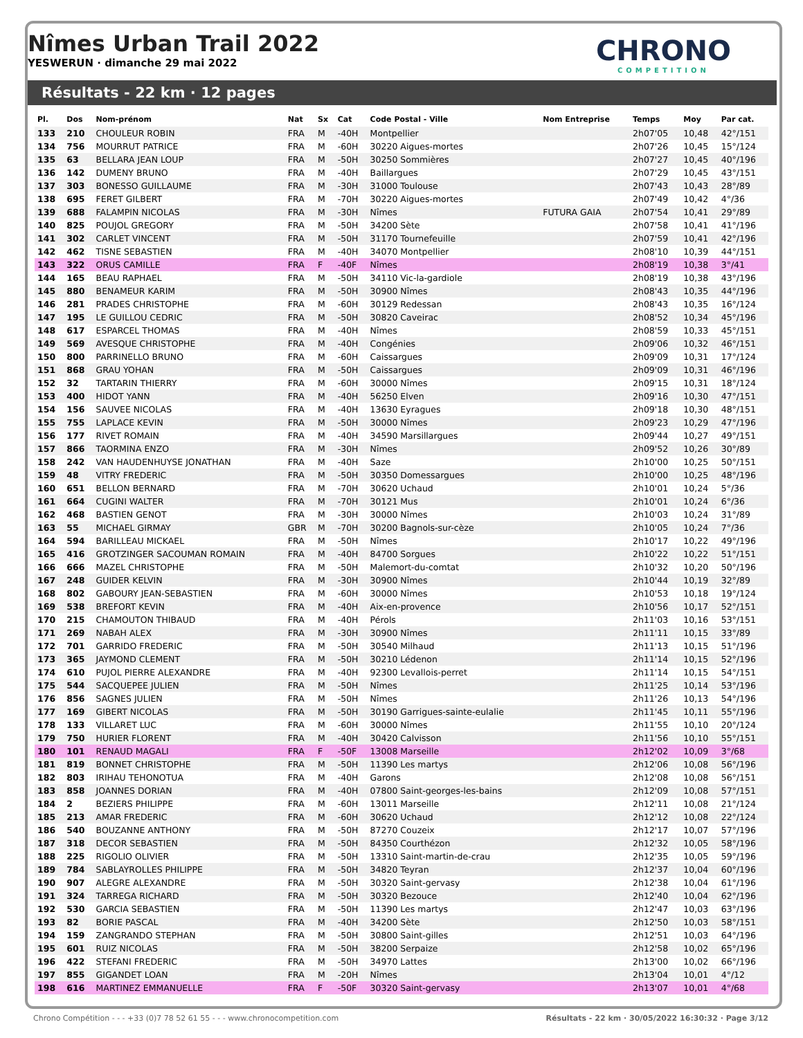Nîmes Urban Trail 2022
YESWERUN · dimanche 29 mai 2022
CHRONO
COMPETITION
Résultats - 22 km · 12 pages
| Pl. | Dos | Nom-prénom | Nat | Sx | Cat | Code Postal - Ville | Nom Entreprise | Temps | Moy | Par cat. |
| --- | --- | --- | --- | --- | --- | --- | --- | --- | --- | --- |
| 133 | 210 | CHOULEUR ROBIN | FRA | M | -40H | Montpellier | | 2h07'05 | 10,48 | 42°/151 |
| 134 | 756 | MOURRUT PATRICE | FRA | M | -60H | 30220 Aigues-mortes | | 2h07'26 | 10,45 | 15°/124 |
| 135 | 63 | BELLARA JEAN LOUP | FRA | M | -50H | 30250 Sommières | | 2h07'27 | 10,45 | 40°/196 |
| 136 | 142 | DUMENY BRUNO | FRA | M | -40H | Baillargues | | 2h07'29 | 10,45 | 43°/151 |
| 137 | 303 | BONESSO GUILLAUME | FRA | M | -30H | 31000 Toulouse | | 2h07'43 | 10,43 | 28°/89 |
| 138 | 695 | FERET GILBERT | FRA | M | -70H | 30220 Aigues-mortes | | 2h07'49 | 10,42 | 4°/36 |
| 139 | 688 | FALAMPIN NICOLAS | FRA | M | -30H | Nîmes | FUTURA GAIA | 2h07'54 | 10,41 | 29°/89 |
| 140 | 825 | POUJOL GREGORY | FRA | M | -50H | 34200 Sète | | 2h07'58 | 10,41 | 41°/196 |
| 141 | 302 | CARLET VINCENT | FRA | M | -50H | 31170 Tournefeuille | | 2h07'59 | 10,41 | 42°/196 |
| 142 | 462 | TISNE SEBASTIEN | FRA | M | -40H | 34070 Montpellier | | 2h08'10 | 10,39 | 44°/151 |
| 143 | 322 | ORUS CAMILLE | FRA | F | -40F | Nîmes | | 2h08'19 | 10,38 | 3°/41 |
| 144 | 165 | BEAU RAPHAEL | FRA | M | -50H | 34110 Vic-la-gardiole | | 2h08'19 | 10,38 | 43°/196 |
| 145 | 880 | BENAMEUR KARIM | FRA | M | -50H | 30900 Nîmes | | 2h08'43 | 10,35 | 44°/196 |
| 146 | 281 | PRADES CHRISTOPHE | FRA | M | -60H | 30129 Redessan | | 2h08'43 | 10,35 | 16°/124 |
| 147 | 195 | LE GUILLOU CEDRIC | FRA | M | -50H | 30820 Caveirac | | 2h08'52 | 10,34 | 45°/196 |
| 148 | 617 | ESPARCEL THOMAS | FRA | M | -40H | Nîmes | | 2h08'59 | 10,33 | 45°/151 |
| 149 | 569 | AVESQUE CHRISTOPHE | FRA | M | -40H | Congénies | | 2h09'06 | 10,32 | 46°/151 |
| 150 | 800 | PARRINELLO BRUNO | FRA | M | -60H | Caissargues | | 2h09'09 | 10,31 | 17°/124 |
| 151 | 868 | GRAU YOHAN | FRA | M | -50H | Caissargues | | 2h09'09 | 10,31 | 46°/196 |
| 152 | 32 | TARTARIN THIERRY | FRA | M | -60H | 30000 Nîmes | | 2h09'15 | 10,31 | 18°/124 |
| 153 | 400 | HIDOT YANN | FRA | M | -40H | 56250 Elven | | 2h09'16 | 10,30 | 47°/151 |
| 154 | 156 | SAUVEE NICOLAS | FRA | M | -40H | 13630 Eyragues | | 2h09'18 | 10,30 | 48°/151 |
| 155 | 755 | LAPLACE KEVIN | FRA | M | -50H | 30000 Nîmes | | 2h09'23 | 10,29 | 47°/196 |
| 156 | 177 | RIVET ROMAIN | FRA | M | -40H | 34590 Marsillargues | | 2h09'44 | 10,27 | 49°/151 |
| 157 | 866 | TAORMINA ENZO | FRA | M | -30H | Nîmes | | 2h09'52 | 10,26 | 30°/89 |
| 158 | 242 | VAN HAUDENHUYSE JONATHAN | FRA | M | -40H | Saze | | 2h10'00 | 10,25 | 50°/151 |
| 159 | 48 | VITRY FREDERIC | FRA | M | -50H | 30350 Domessargues | | 2h10'00 | 10,25 | 48°/196 |
| 160 | 651 | BELLON BERNARD | FRA | M | -70H | 30620 Uchaud | | 2h10'01 | 10,24 | 5°/36 |
| 161 | 664 | CUGINI WALTER | FRA | M | -70H | 30121 Mus | | 2h10'01 | 10,24 | 6°/36 |
| 162 | 468 | BASTIEN GENOT | FRA | M | -30H | 30000 Nîmes | | 2h10'03 | 10,24 | 31°/89 |
| 163 | 55 | MICHAEL GIRMAY | GBR | M | -70H | 30200 Bagnols-sur-cèze | | 2h10'05 | 10,24 | 7°/36 |
| 164 | 594 | BARILLEAU MICKAEL | FRA | M | -50H | Nîmes | | 2h10'17 | 10,22 | 49°/196 |
| 165 | 416 | GROTZINGER SACOUMAN ROMAIN | FRA | M | -40H | 84700 Sorgues | | 2h10'22 | 10,22 | 51°/151 |
| 166 | 666 | MAZEL CHRISTOPHE | FRA | M | -50H | Malemort-du-comtat | | 2h10'32 | 10,20 | 50°/196 |
| 167 | 248 | GUIDER KELVIN | FRA | M | -30H | 30900 Nîmes | | 2h10'44 | 10,19 | 32°/89 |
| 168 | 802 | GABOURY JEAN-SEBASTIEN | FRA | M | -60H | 30000 Nîmes | | 2h10'53 | 10,18 | 19°/124 |
| 169 | 538 | BREFORT KEVIN | FRA | M | -40H | Aix-en-provence | | 2h10'56 | 10,17 | 52°/151 |
| 170 | 215 | CHAMOUTON THIBAUD | FRA | M | -40H | Pérols | | 2h11'03 | 10,16 | 53°/151 |
| 171 | 269 | NABAH ALEX | FRA | M | -30H | 30900 Nîmes | | 2h11'11 | 10,15 | 33°/89 |
| 172 | 701 | GARRIDO FREDERIC | FRA | M | -50H | 30540 Milhaud | | 2h11'13 | 10,15 | 51°/196 |
| 173 | 365 | JAYMOND CLEMENT | FRA | M | -50H | 30210 Lédenon | | 2h11'14 | 10,15 | 52°/196 |
| 174 | 610 | PUJOL PIERRE ALEXANDRE | FRA | M | -40H | 92300 Levallois-perret | | 2h11'14 | 10,15 | 54°/151 |
| 175 | 544 | SACQUEPEE JULIEN | FRA | M | -50H | Nîmes | | 2h11'25 | 10,14 | 53°/196 |
| 176 | 856 | SAGNES JULIEN | FRA | M | -50H | Nîmes | | 2h11'26 | 10,13 | 54°/196 |
| 177 | 169 | GIBERT NICOLAS | FRA | M | -50H | 30190 Garrigues-sainte-eulalie | | 2h11'45 | 10,11 | 55°/196 |
| 178 | 133 | VILLARET LUC | FRA | M | -60H | 30000 Nîmes | | 2h11'55 | 10,10 | 20°/124 |
| 179 | 750 | HURIER FLORENT | FRA | M | -40H | 30420 Calvisson | | 2h11'56 | 10,10 | 55°/151 |
| 180 | 101 | RENAUD MAGALI | FRA | F | -50F | 13008 Marseille | | 2h12'02 | 10,09 | 3°/68 |
| 181 | 819 | BONNET CHRISTOPHE | FRA | M | -50H | 11390 Les martys | | 2h12'06 | 10,08 | 56°/196 |
| 182 | 803 | IRIHAU TEHONOTUA | FRA | M | -40H | Garons | | 2h12'08 | 10,08 | 56°/151 |
| 183 | 858 | JOANNES DORIAN | FRA | M | -40H | 07800 Saint-georges-les-bains | | 2h12'09 | 10,08 | 57°/151 |
| 184 | 2 | BEZIERS PHILIPPE | FRA | M | -60H | 13011 Marseille | | 2h12'11 | 10,08 | 21°/124 |
| 185 | 213 | AMAR FREDERIC | FRA | M | -60H | 30620 Uchaud | | 2h12'12 | 10,08 | 22°/124 |
| 186 | 540 | BOUZANNE ANTHONY | FRA | M | -50H | 87270 Couzeix | | 2h12'17 | 10,07 | 57°/196 |
| 187 | 318 | DECOR SEBASTIEN | FRA | M | -50H | 84350 Courthézon | | 2h12'32 | 10,05 | 58°/196 |
| 188 | 225 | RIGOLIO OLIVIER | FRA | M | -50H | 13310 Saint-martin-de-crau | | 2h12'35 | 10,05 | 59°/196 |
| 189 | 784 | SABLAYROLLES PHILIPPE | FRA | M | -50H | 34820 Teyran | | 2h12'37 | 10,04 | 60°/196 |
| 190 | 907 | ALEGRE ALEXANDRE | FRA | M | -50H | 30320 Saint-gervasy | | 2h12'38 | 10,04 | 61°/196 |
| 191 | 324 | TARREGA RICHARD | FRA | M | -50H | 30320 Bezouce | | 2h12'40 | 10,04 | 62°/196 |
| 192 | 530 | GARCIA SEBASTIEN | FRA | M | -50H | 11390 Les martys | | 2h12'47 | 10,03 | 63°/196 |
| 193 | 82 | BORIE PASCAL | FRA | M | -40H | 34200 Sète | | 2h12'50 | 10,03 | 58°/151 |
| 194 | 159 | ZANGRANDO STEPHAN | FRA | M | -50H | 30800 Saint-gilles | | 2h12'51 | 10,03 | 64°/196 |
| 195 | 601 | RUIZ NICOLAS | FRA | M | -50H | 38200 Serpaize | | 2h12'58 | 10,02 | 65°/196 |
| 196 | 422 | STEFANI FREDERIC | FRA | M | -50H | 34970 Lattes | | 2h13'00 | 10,02 | 66°/196 |
| 197 | 855 | GIGANDET LOAN | FRA | M | -20H | Nîmes | | 2h13'04 | 10,01 | 4°/12 |
| 198 | 616 | MARTINEZ EMMANUELLE | FRA | F | -50F | 30320 Saint-gervasy | | 2h13'07 | 10,01 | 4°/68 |
Chrono Compétition - - - +33 (0)7 78 52 61 55 - - - www.chronocompetition.com Résultats - 22 km · 30/05/2022 16:30:32 · Page 3/12